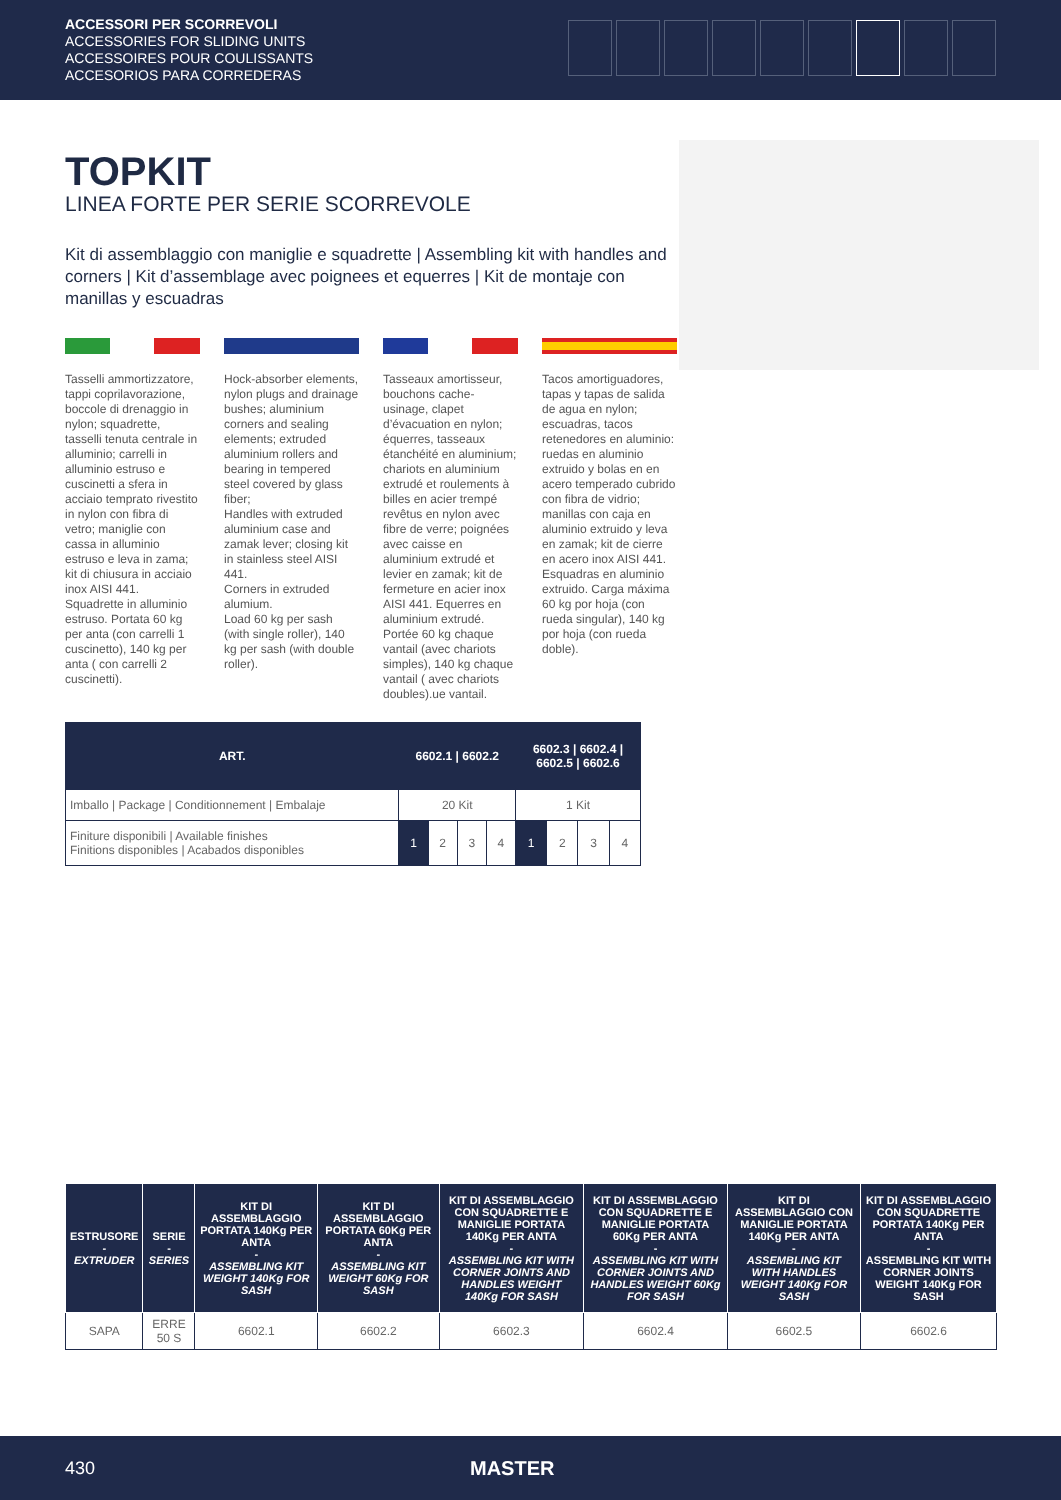ACCESSORI PER SCORREVOLI
ACCESSORIES FOR SLIDING UNITS
ACCESSOIRES POUR COULISSANTS
ACCESORIOS PARA CORREDERAS
TOPKIT
LINEA FORTE PER SERIE SCORREVOLE
Kit di assemblaggio con maniglie e squadrette | Assembling kit with handles and corners | Kit d’assemblage avec poignees et equerres | Kit de montaje con manillas y escuadras
Tasselli ammortizzatore, tappi coprilavorazione, boccole di drenaggio in nylon; squadrette, tasselli tenuta centrale in alluminio; carrelli in alluminio estruso e cuscinetti a sfera in acciaio temprato rivestito in nylon con fibra di vetro; maniglie con cassa in alluminio estruso e leva in zama; kit di chiusura in acciaio inox AISI 441. Squadrette in alluminio estruso. Portata 60 kg per anta (con carrelli 1 cuscinetto), 140 kg per anta ( con carrelli 2 cuscinetti).
Hock-absorber elements, nylon plugs and drainage bushes; aluminium corners and sealing elements; extruded aluminium rollers and bearing in tempered steel covered by glass fiber;
Handles with extruded aluminium case and zamak lever; closing kit in stainless steel AISI 441.
Corners in extruded alumium.
Load 60 kg per sash (with single roller), 140 kg per sash (with double roller).
Tasseaux amortisseur, bouchons cache-usinage, clapet d’évacuation en nylon; équerres, tasseaux étanchéité en aluminium; chariots en aluminium extrudé et roulements à billes en acier trempé revêtus en nylon avec fibre de verre; poignées avec caisse en aluminium extrudé et levier en zamak; kit de fermeture en acier inox AISI 441. Equerres en aluminium extrudé. Portée 60 kg chaque vantail (avec chariots simples), 140 kg chaque vantail ( avec chariots doubles).ue vantail.
Tacos amortiguadores, tapas y tapas de salida de agua en nylon; escuadras, tacos retenedores en aluminio: ruedas en aluminio extruido y bolas en en acero temperado cubrido con fibra de vidrio; manillas con caja en aluminio extruido y leva en zamak; kit de cierre en acero inox AISI 441. Esquadras en aluminio extruido. Carga máxima 60 kg por hoja (con rueda singular), 140 kg por hoja (con rueda doble).
| ART. | 6602.1 / 6602.2 | | | | 6602.3 / 6602.4 / 6602.5 / 6602.6 | | | |
| --- | --- | --- | --- | --- | --- | --- | --- | --- |
| Imballo / Package / Conditionnement / Embalaje | 20 Kit | | | | 1 Kit | | | |
| Finiture disponibili / Available finishes Finitions disponibles / Acabados disponibles | 1 | 2 | 3 | 4 | 1 | 2 | 3 | 4 |
| ESTRUSORE - EXTRUDER | SERIE - SERIES | KIT DI ASSEMBLAGGIO PORTATA 140Kg PER ANTA - ASSEMBLING KIT WEIGHT 140Kg FOR SASH | KIT DI ASSEMBLAGGIO PORTATA 60Kg PER ANTA - ASSEMBLING KIT WEIGHT 60Kg FOR SASH | KIT DI ASSEMBLAGGIO CON SQUADRETTE E MANIGLIE PORTATA 140Kg PER ANTA - ASSEMBLING KIT WITH CORNER JOINTS AND HANDLES WEIGHT 140Kg FOR SASH | KIT DI ASSEMBLAGGIO CON SQUADRETTE E MANIGLIE PORTATA 60Kg PER ANTA - ASSEMBLING KIT WITH CORNER JOINTS AND HANDLES WEIGHT 60Kg FOR SASH | KIT DI ASSEMBLAGGIO CON MANIGLIE PORTATA 140Kg PER ANTA - ASSEMBLING KIT WITH HANDLES WEIGHT 140Kg FOR SASH | KIT DI ASSEMBLAGGIO CON SQUADRETTE PORTATA 140Kg PER ANTA - ASSEMBLING KIT WITH CORNER JOINTS WEIGHT 140Kg FOR SASH |
| --- | --- | --- | --- | --- | --- | --- | --- |
| SAPA | ERRE 50 S | 6602.1 | 6602.2 | 6602.3 | 6602.4 | 6602.5 | 6602.6 |
430 MASTER